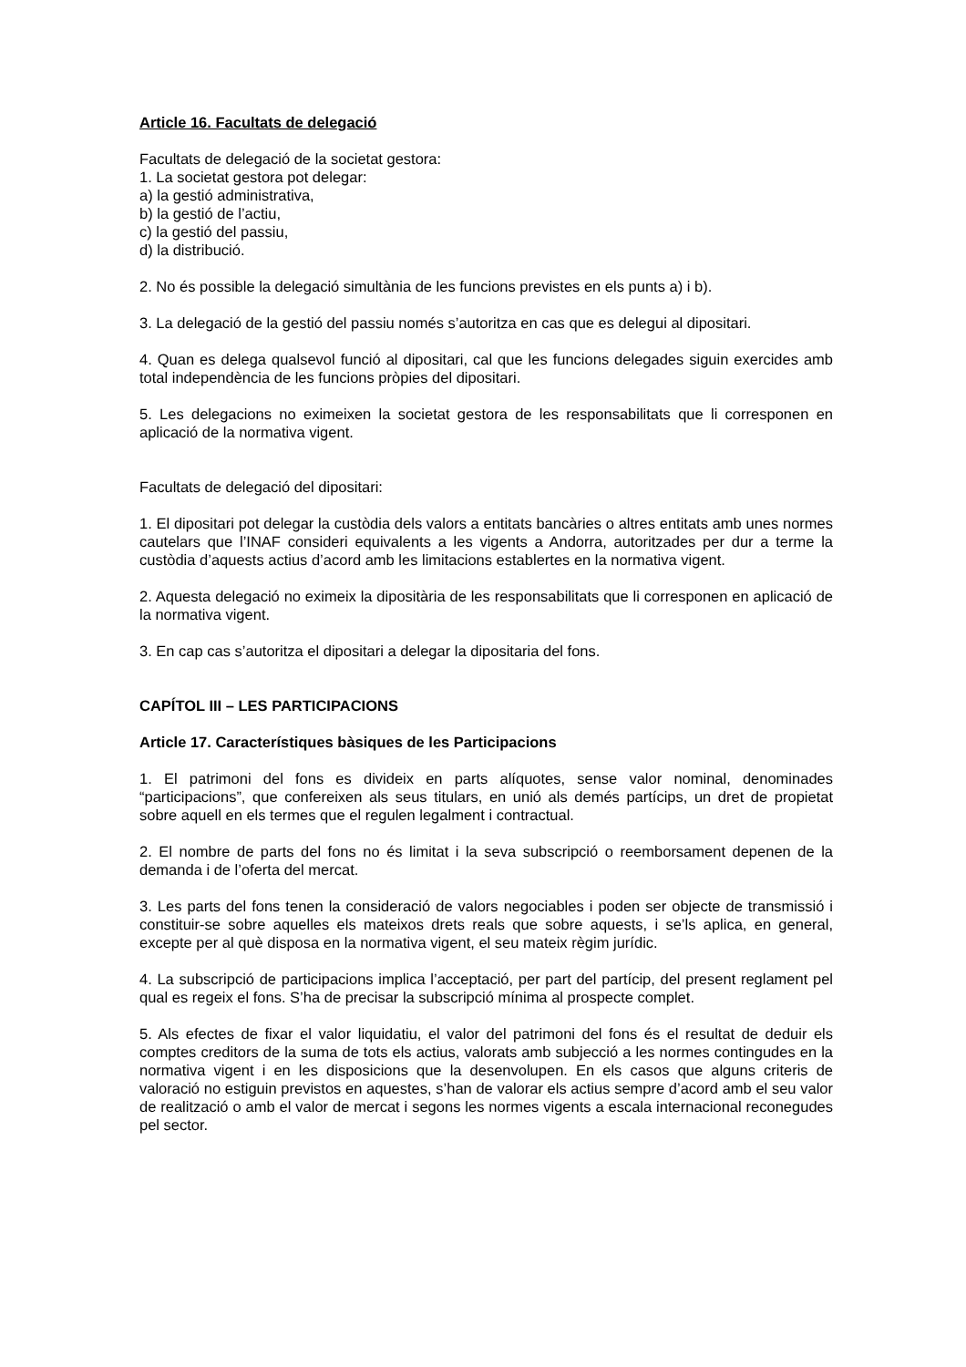Article 16. Facultats de delegació
Facultats de delegació de la societat gestora:
1. La societat gestora pot delegar:
a) la gestió administrativa,
b) la gestió de l’actiu,
c) la gestió del passiu,
d) la distribució.
2. No és possible la delegació simultània de les funcions previstes en els punts a) i b).
3. La delegació de la gestió del passiu només s’autoritza en cas que es delegui al dipositari.
4. Quan es delega qualsevol funció al dipositari, cal que les funcions delegades siguin exercides amb total independència de les funcions pròpies del dipositari.
5. Les delegacions no eximeixen la societat gestora de les responsabilitats que li corresponen en aplicació de la normativa vigent.
Facultats de delegació del dipositari:
1. El dipositari pot delegar la custòdia dels valors a entitats bancàries o altres entitats amb unes normes cautelars que l’INAF consideri equivalents a les vigents a Andorra, autoritzades per dur a terme la custòdia d’aquests actius d’acord amb les limitacions establertes en la normativa vigent.
2. Aquesta delegació no eximeix la dipositària de les responsabilitats que li corresponen en aplicació de la normativa vigent.
3. En cap cas s’autoritza el dipositari a delegar la dipositaria del fons.
CAPÍTOL III – LES PARTICIPACIONS
Article 17. Característiques bàsiques de les Participacions
1. El patrimoni del fons es divideix en parts alíquotes, sense valor nominal, denominades “participacions”, que confereixen als seus titulars, en unió als demés partícips, un dret de propietat sobre aquell en els termes que el regulen legalment i contractual.
2. El nombre de parts del fons no és limitat i la seva subscripció o reemborsament depenen de la demanda i de l’oferta del mercat.
3. Les parts del fons tenen la consideració de valors negociables i poden ser objecte de transmissió i constituir-se sobre aquelles els mateixos drets reals que sobre aquests, i se’ls aplica, en general, excepte per al què disposa en la normativa vigent, el seu mateix règim jurídic.
4. La subscripció de participacions implica l’acceptació, per part del partícip, del present reglament pel qual es regeix el fons. S’ha de precisar la subscripció mínima al prospecte complet.
5. Als efectes de fixar el valor liquidatiu, el valor del patrimoni del fons és el resultat de deduir els comptes creditors de la suma de tots els actius, valorats amb subjecció a les normes contingudes en la normativa vigent i en les disposicions que la desenvolupen. En els casos que alguns criteris de valoració no estiguin previstos en aquestes, s’han de valorar els actius sempre d’acord amb el seu valor de realització o amb el valor de mercat i segons les normes vigents a escala internacional reconegudes pel sector.